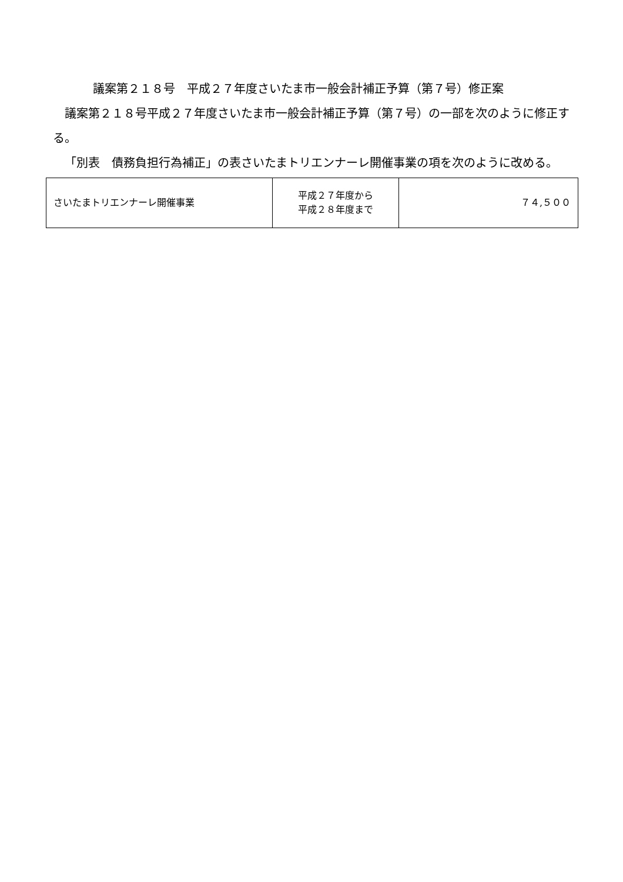議案第２１８号　平成２７年度さいたま市一般会計補正予算（第７号）修正案
議案第２１８号平成２７年度さいたま市一般会計補正予算（第７号）の一部を次のように修正する。
「別表　債務負担行為補正」の表さいたまトリエンナーレ開催事業の項を次のように改める。
| さいたまトリエンナーレ開催事業 | 平成２７年度から 平成２８年度まで | ７４,５００ |